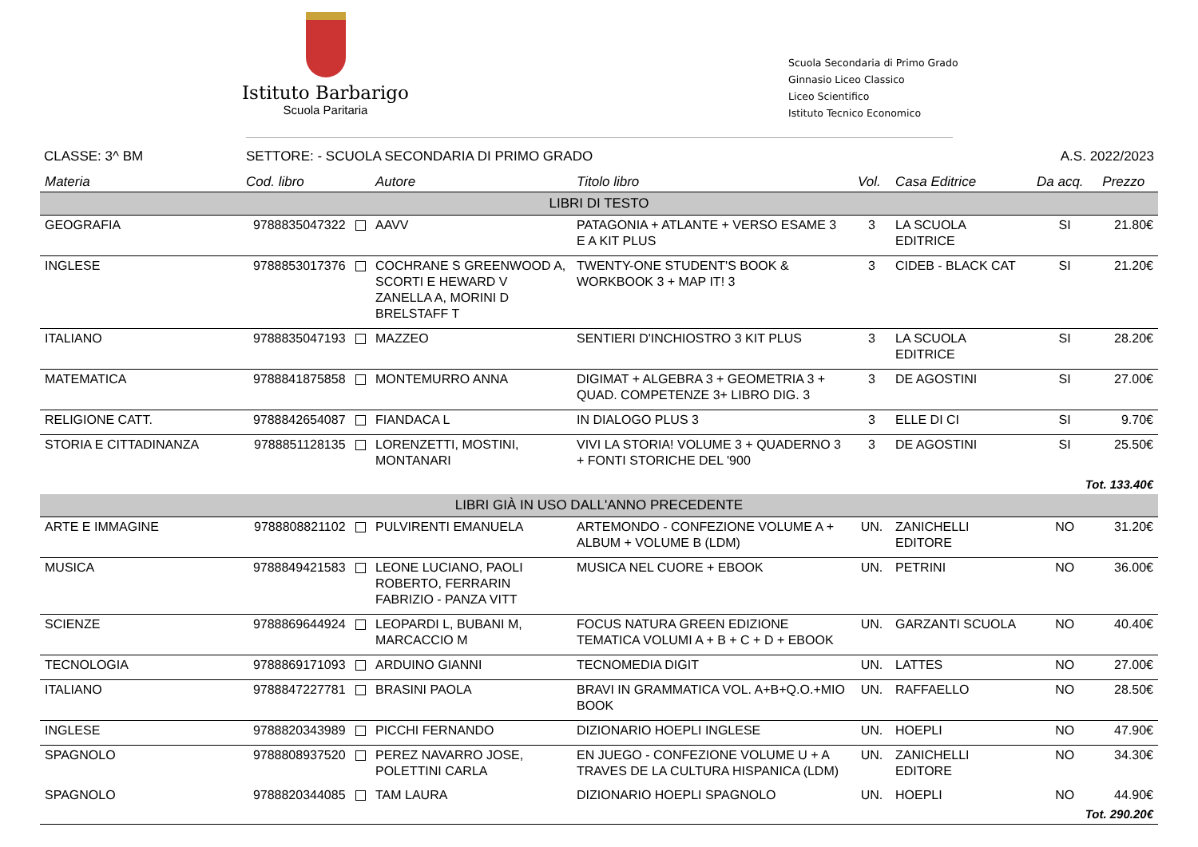Istituto Barbarigo
Scuola Paritaria
Scuola Secondaria di Primo Grado
Ginnasio Liceo Classico
Liceo Scientifico
Istituto Tecnico Economico
CLASSE: 3^ BM SETTORE: - SCUOLA SECONDARIA DI PRIMO GRADO A.S. 2022/2023
| Materia | Cod. libro | Autore | Titolo libro | Vol. | Casa Editrice | Da acq. | Prezzo |
| --- | --- | --- | --- | --- | --- | --- | --- |
| LIBRI DI TESTO | | | | | | | |
| GEOGRAFIA | 9788835047322 | AAVV | PATAGONIA + ATLANTE + VERSO ESAME 3 E A KIT PLUS | 3 | LA SCUOLA EDITRICE | SI | 21.80€ |
| INGLESE | 9788853017376 | COCHRANE S GREENWOOD A, SCORTI E HEWARD V ZANELLA A, MORINI D BRELSTAFF T | TWENTY-ONE STUDENT'S BOOK & WORKBOOK 3 + MAP IT! 3 | 3 | CIDEB - BLACK CAT | SI | 21.20€ |
| ITALIANO | 9788835047193 | MAZZEO | SENTIERI D'INCHIOSTRO 3 KIT PLUS | 3 | LA SCUOLA EDITRICE | SI | 28.20€ |
| MATEMATICA | 9788841875858 | MONTEMURRO ANNA | DIGIMAT + ALGEBRA 3 + GEOMETRIA 3 + QUAD. COMPETENZE 3+ LIBRO DIG. 3 | 3 | DE AGOSTINI | SI | 27.00€ |
| RELIGIONE CATT. | 9788842654087 | FIANDACA L | IN DIALOGO PLUS 3 | 3 | ELLE DI CI | SI | 9.70€ |
| STORIA E CITTADINANZA | 9788851128135 | LORENZETTI, MOSTINI, MONTANARI | VIVI LA STORIA! VOLUME 3 + QUADERNO 3 + FONTI STORICHE DEL '900 | 3 | DE AGOSTINI | SI | 25.50€ |
| Tot. 133.40€ | | | | | | | |
| LIBRI GIÀ IN USO DALL'ANNO PRECEDENTE | | | | | | | |
| ARTE E IMMAGINE | 9788808821102 | PULVIRENTI EMANUELA | ARTEMONDO - CONFEZIONE VOLUME A + ALBUM + VOLUME B (LDM) | UN. | ZANICHELLI EDITORE | NO | 31.20€ |
| MUSICA | 9788849421583 | LEONE LUCIANO, PAOLI ROBERTO, FERRARIN FABRIZIO - PANZA VITT | MUSICA NEL CUORE + EBOOK | UN. | PETRINI | NO | 36.00€ |
| SCIENZE | 9788869644924 | LEOPARDI L, BUBANI M, MARCACCIO M | FOCUS NATURA GREEN EDIZIONE TEMATICA VOLUMI A + B + C + D + EBOOK | UN. | GARZANTI SCUOLA | NO | 40.40€ |
| TECNOLOGIA | 9788869171093 | ARDUINO GIANNI | TECNOMEDIA DIGIT | UN. | LATTES | NO | 27.00€ |
| ITALIANO | 9788847227781 | BRASINI PAOLA | BRAVI IN GRAMMATICA VOL. A+B+Q.O.+MIO BOOK | UN. | RAFFAELLO | NO | 28.50€ |
| INGLESE | 9788820343989 | PICCHI FERNANDO | DIZIONARIO HOEPLI INGLESE | UN. | HOEPLI | NO | 47.90€ |
| SPAGNOLO | 9788808937520 | PEREZ NAVARRO JOSE, POLETTINI CARLA | EN JUEGO - CONFEZIONE VOLUME U + A TRAVES DE LA CULTURA HISPANICA (LDM) | UN. | ZANICHELLI EDITORE | NO | 34.30€ |
| SPAGNOLO | 9788820344085 | TAM LAURA | DIZIONARIO HOEPLI SPAGNOLO | UN. | HOEPLI | NO | 44.90€ |
| Tot. 290.20€ | | | | | | | |